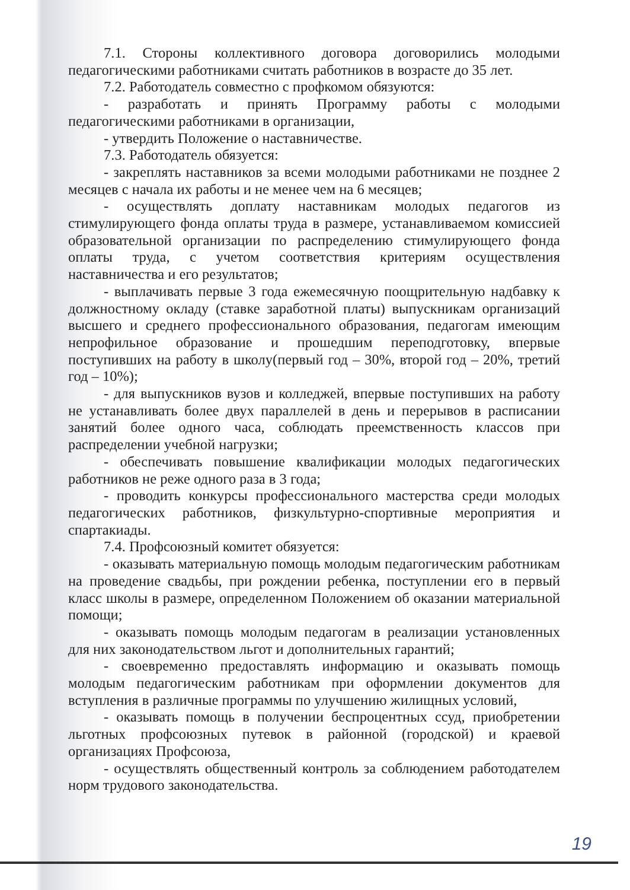7.1. Стороны коллективного договора договорились молодыми педагогическими работниками считать работников в возрасте до 35 лет.
7.2. Работодатель совместно с профкомом обязуются:
- разработать и принять Программу работы с молодыми педагогическими работниками в организации,
- утвердить Положение о наставничестве.
7.3. Работодатель обязуется:
- закреплять наставников за всеми молодыми работниками не позднее 2 месяцев с начала их работы и не менее чем на 6 месяцев;
- осуществлять доплату наставникам молодых педагогов из стимулирующего фонда оплаты труда в размере, устанавливаемом комиссией образовательной организации по распределению стимулирующего фонда оплаты труда, с учетом соответствия критериям осуществления наставничества и его результатов;
- выплачивать первые 3 года ежемесячную поощрительную надбавку к должностному окладу (ставке заработной платы) выпускникам организаций высшего и среднего профессионального образования, педагогам имеющим непрофильное образование и прошедшим переподготовку, впервые поступивших на работу в школу(первый год – 30%, второй год – 20%, третий год – 10%);
- для выпускников вузов и колледжей, впервые поступивших на работу не устанавливать более двух параллелей в день и перерывов в расписании занятий более одного часа, соблюдать преемственность классов при распределении учебной нагрузки;
- обеспечивать повышение квалификации молодых педагогических работников не реже одного раза в 3 года;
- проводить конкурсы профессионального мастерства среди молодых педагогических работников, физкультурно-спортивные мероприятия и спартакиады.
7.4. Профсоюзный комитет обязуется:
- оказывать материальную помощь молодым педагогическим работникам на проведение свадьбы, при рождении ребенка, поступлении его в первый класс школы в размере, определенном Положением об оказании материальной помощи;
- оказывать помощь молодым педагогам в реализации установленных для них законодательством льгот и дополнительных гарантий;
- своевременно предоставлять информацию и оказывать помощь молодым педагогическим работникам при оформлении документов для вступления в различные программы по улучшению жилищных условий,
- оказывать помощь в получении беспроцентных ссуд, приобретении льготных профсоюзных путевок в районной (городской) и краевой организациях Профсоюза,
- осуществлять общественный контроль за соблюдением работодателем норм трудового законодательства.
19